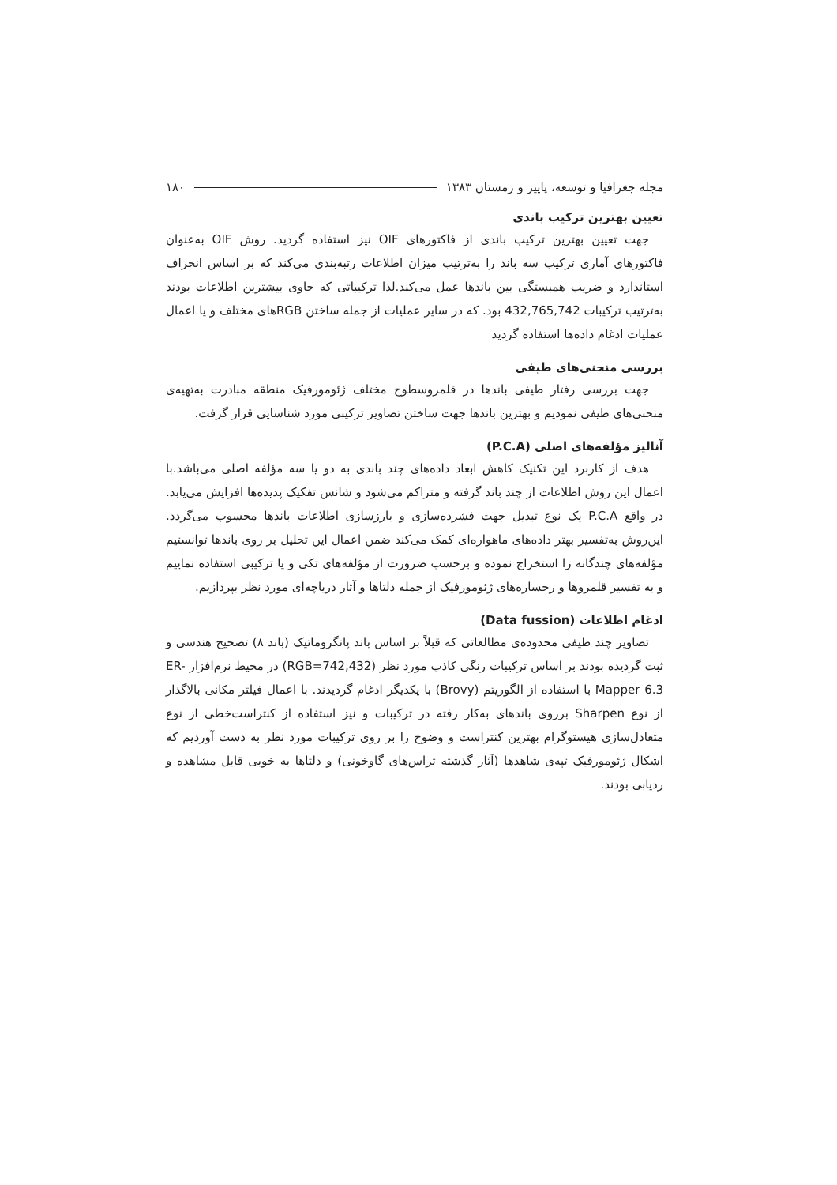مجله جغرافیا و توسعه، پاییز و زمستان ۱۳۸۳ ۱۸۰
تعیین بهترین ترکیب باندی
جهت تعیین بهترین ترکیب باندی از فاکتورهای OIF نیز استفاده گردید. روش OIF به‌عنوان فاکتورهای آماری ترکیب سه باند را به‌ترتیب میزان اطلاعات رتبه‌بندی می‌کند که بر اساس انحراف استاندارد و ضریب همبستگی بین باندها عمل می‌کند.لذا ترکیباتی که حاوی بیشترین اطلاعات بودند به‌ترتیب ترکیبات 432,765,742 بود. که در سایر عملیات از جمله ساختن RGBهای مختلف و یا اعمال عملیات ادغام داده‌ها استفاده گردید
بررسی منحنی‌های طیفی
جهت بررسی رفتار طیفی باندها در قلمروسطوح مختلف ژئومورفیک منطقه مبادرت به‌تهیه‌ی منحنی‌های طیفی نمودیم و بهترین باندها جهت ساختن تصاویر ترکیبی مورد شناسایی قرار گرفت.
آنالیز مؤلفه‌های اصلی (P.C.A)
هدف از کاربرد این تکنیک کاهش ابعاد داده‌های چند باندی به دو یا سه مؤلفه اصلی می‌باشد.با اعمال این روش اطلاعات از چند باند گرفته و متراکم می‌شود و شانس تفکیک پدیده‌ها افزایش می‌یابد. در واقع P.C.A یک نوع تبدیل جهت فشرده‌سازی و بارزسازی اطلاعات باندها محسوب می‌گردد. این‌روش به‌تفسیر بهتر داده‌های ماهواره‌ای کمک می‌کند ضمن اعمال این تحلیل بر روی باندها توانستیم مؤلفه‌های چندگانه را استخراج نموده و برحسب ضرورت از مؤلفه‌های تکی و یا ترکیبی استفاده نماییم و به تفسیر قلمروها و رخساره‌های ژئومورفیک از جمله دلتاها و آثار دریاچه‌ای مورد نظر بپردازیم.
ادغام اطلاعات (Data fussion)
تصاویر چند طیفی محدوده‌ی مطالعاتی که قبلاً بر اساس باند پانگروماتیک (باند ۸) تصحیح هندسی و ثبت گردیده بودند بر اساس ترکیبات رنگی کاذب مورد نظر (RGB=742,432) در محیط نرم‌افزار ER-Mapper 6.3 با استفاده از الگوریتم (Brovy) با یکدیگر ادغام گردیدند. با اعمال فیلتر مکانی بالاگذار از نوع Sharpen برروی باندهای به‌کار رفته در ترکیبات و نیز استفاده از کنتراست‌خطی از نوع متعادل‌سازی هیستوگرام بهترین کنتراست و وضوح را بر روی ترکیبات مورد نظر به دست آوردیم که اشکال ژئومورفیک تپه‌ی شاهدها (آثار گذشته تراس‌های گاوخونی) و دلتاها به خوبی قابل مشاهده و ردیابی بودند.